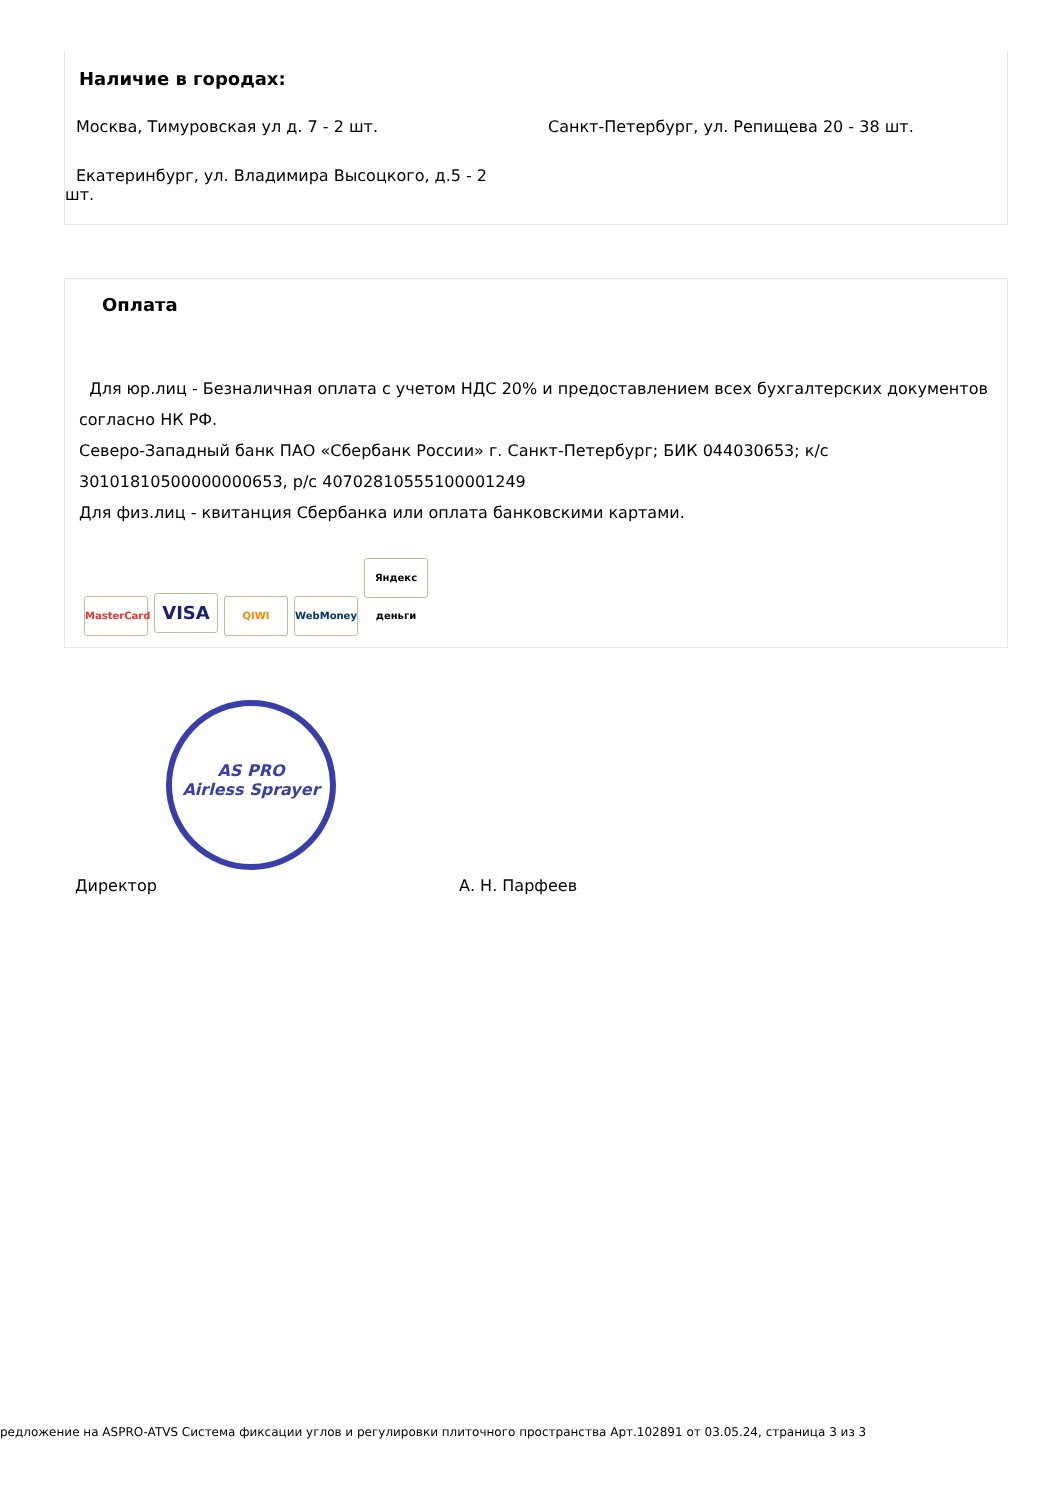Наличие в городах:
Москва, Тимуровская ул д. 7 - 2 шт. Санкт-Петербург, ул. Репищева 20 - 38 шт.
Екатеринбург, ул. Владимира Высоцкого, д.5 - 2 шт.
Оплата
Для юр.лиц - Безналичная оплата с учетом НДС 20% и предоставлением всех бухгалтерских документов согласно НК РФ.
Северо-Западный банк ПАО «Сбербанк России» г. Санкт-Петербург; БИК 044030653; к/с 30101810500000000653, р/с 40702810555100001249
Для физ.лиц - квитанция Сбербанка или оплата банковскими картами.
MasterCard VISA QIWI WebMoney Яндекс деньги
AS PRO
Airless Sprayer
Директор А. Н. Парфеев
редложение на ASPRO-ATVS Система фиксации углов и регулировки плиточного пространства Арт.102891 от 03.05.24, страница 3 из 3